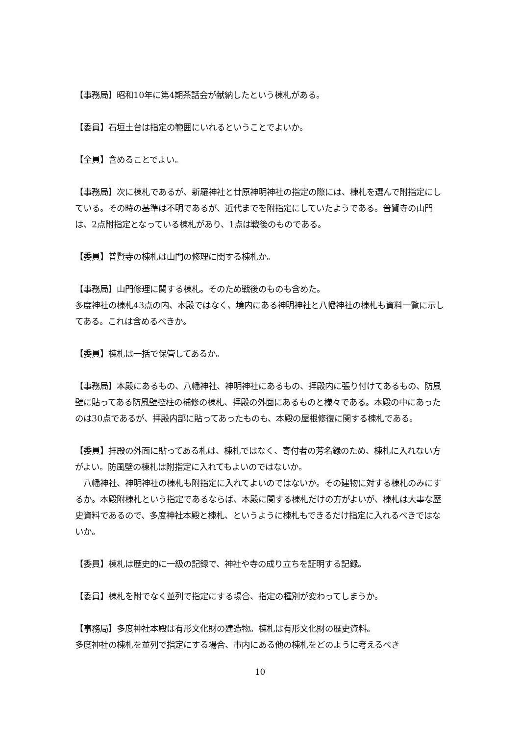【事務局】昭和10年に第4期茶話会が献納したという棟札がある。
【委員】石垣土台は指定の範囲にいれるということでよいか。
【全員】含めることでよい。
【事務局】次に棟札であるが、新羅神社と廿原神明神社の指定の際には、棟札を選んで附指定にしている。その時の基準は不明であるが、近代までを附指定にしていたようである。普賢寺の山門は、2点附指定となっている棟札があり、1点は戦後のものである。
【委員】普賢寺の棟札は山門の修理に関する棟札か。
【事務局】山門修理に関する棟札。そのため戦後のものも含めた。
多度神社の棟札43点の内、本殿ではなく、境内にある神明神社と八幡神社の棟札も資料一覧に示してある。これは含めるべきか。
【委員】棟札は一括で保管してあるか。
【事務局】本殿にあるもの、八幡神社、神明神社にあるもの、拝殿内に張り付けてあるもの、防風壁に貼ってある防風壁控柱の補修の棟札、拝殿の外面にあるものと様々である。本殿の中にあったのは30点であるが、拝殿内部に貼ってあったものも、本殿の屋根修復に関する棟札である。
【委員】拝殿の外面に貼ってある札は、棟札ではなく、寄付者の芳名録のため、棟札に入れない方がよい。防風壁の棟札は附指定に入れてもよいのではないか。
　八幡神社、神明神社の棟札も附指定に入れてよいのではないか。その建物に対する棟札のみにするか。本殿附棟札という指定であるならば、本殿に関する棟札だけの方がよいが、棟札は大事な歴史資料であるので、多度神社本殿と棟札、というように棟札もできるだけ指定に入れるべきではないか。
【委員】棟札は歴史的に一級の記録で、神社や寺の成り立ちを証明する記録。
【委員】棟札を附でなく並列で指定にする場合、指定の種別が変わってしまうか。
【事務局】多度神社本殿は有形文化財の建造物。棟札は有形文化財の歴史資料。
多度神社の棟札を並列で指定にする場合、市内にある他の棟札をどのように考えるべき
10